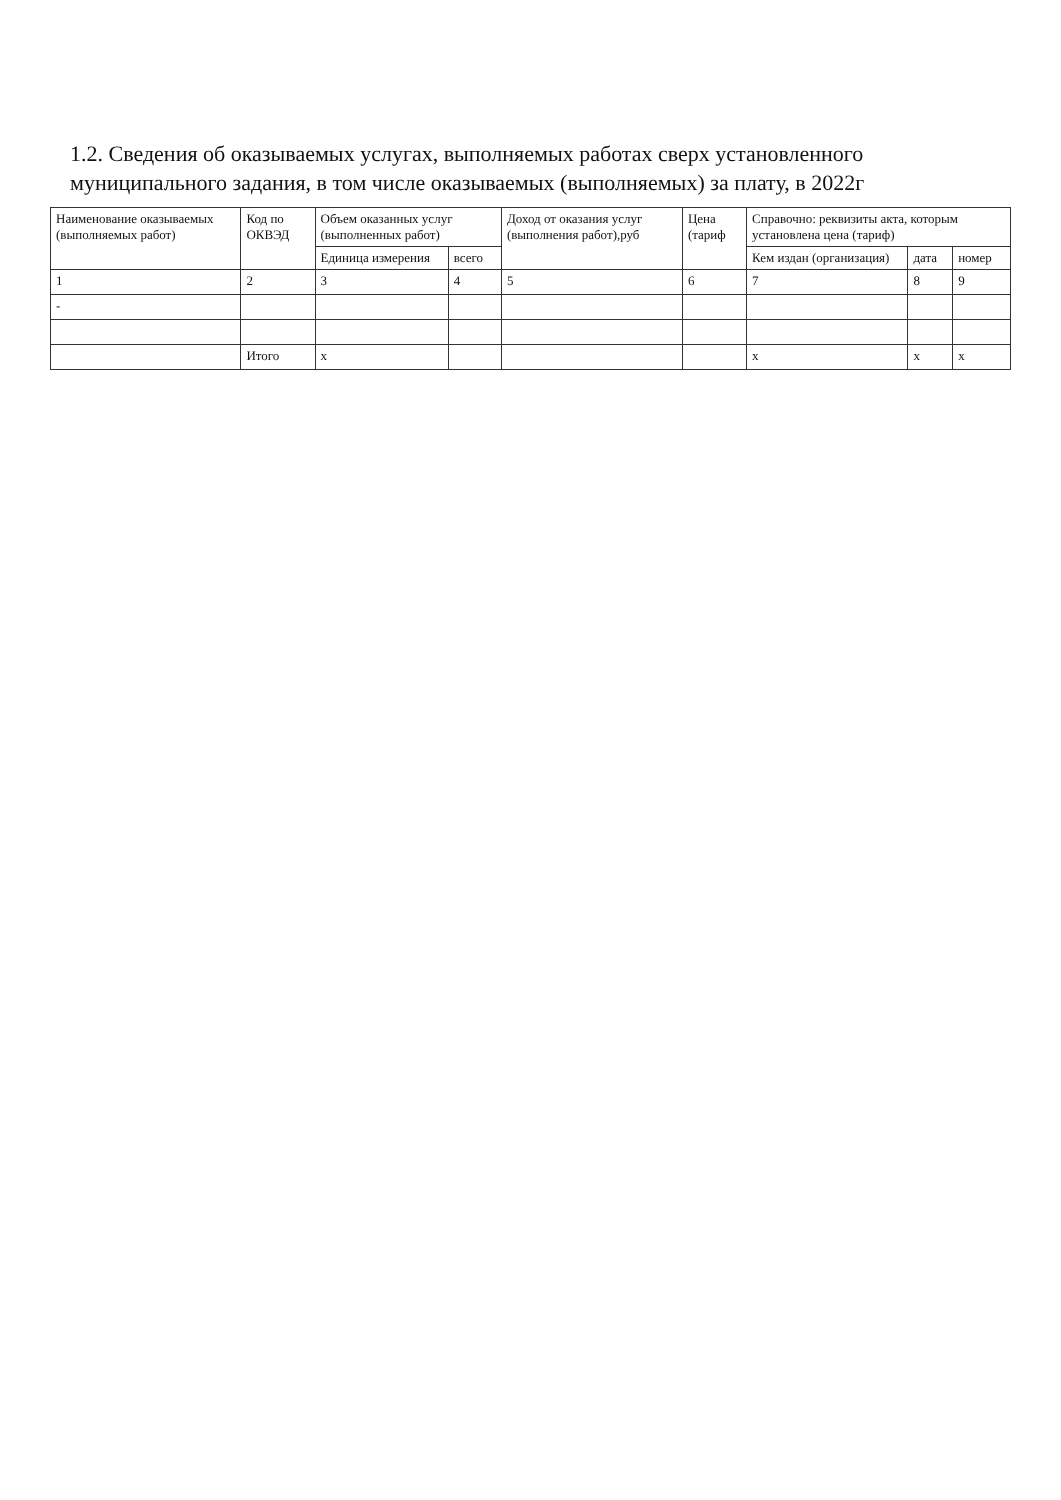1.2. Сведения об оказываемых услугах, выполняемых работах сверх установленного муниципального задания, в том числе оказываемых (выполняемых) за плату, в 2022г
| Наименование оказываемых (выполняемых работ) | Код по ОКВЭД | Объем оказанных услуг (выполненных работ) | | Доход от оказания услуг (выполнения работ),руб | Цена (тариф | Справочно: реквизиты акта, которым установлена цена (тариф) | | |
| --- | --- | --- | --- | --- | --- | --- | --- | --- |
| | | Единица измерения | всего | | | Кем издан (организация) | дата | номер |
| 1 | 2 | 3 | 4 | 5 | 6 | 7 | 8 | 9 |
| - | | | | | | | | |
| | Итого | x | | | | x | x | x |